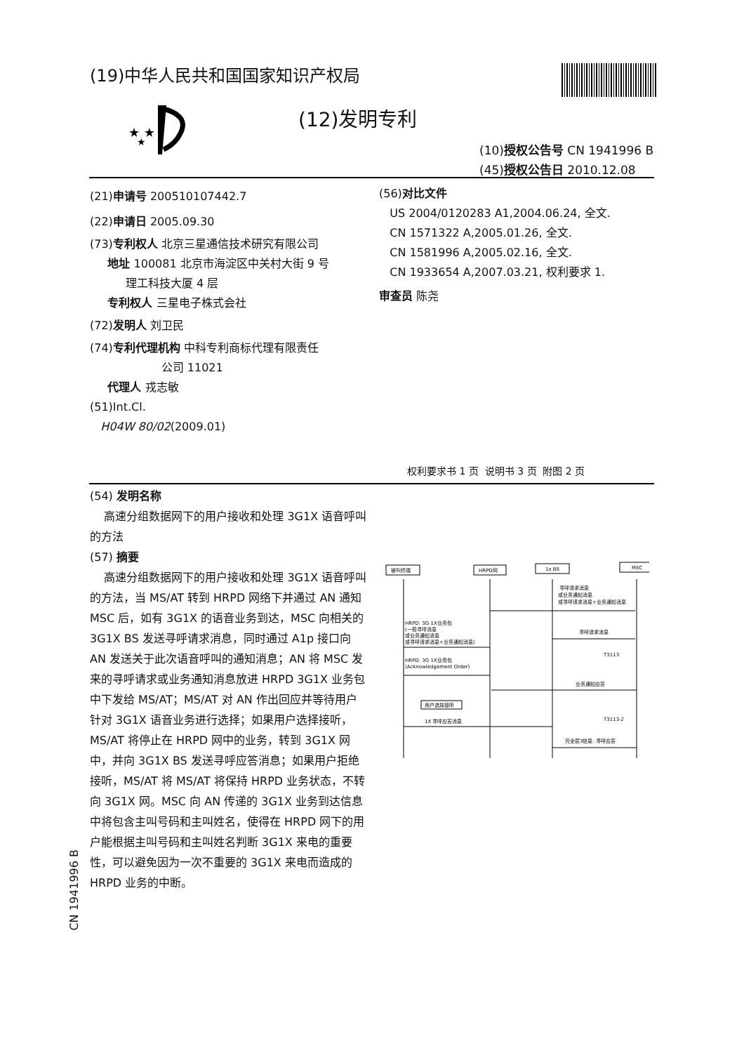(19)中华人民共和国国家知识产权局
★ ★
★
(12)发明专利
(10)授权公告号 CN 1941996 B
(45)授权公告日 2010.12.08
(21)申请号 200510107442.7
(22)申请日 2005.09.30
(73)专利权人 北京三星通信技术研究有限公司
地址 100081 北京市海淀区中关村大街 9 号
理工科技大厦 4 层
专利权人 三星电子株式会社
(72)发明人 刘卫民
(74)专利代理机构 中科专利商标代理有限责任
公司 11021
代理人 戎志敏
(51)Int.Cl.
H04W 80/02(2009.01)
(56)对比文件
US 2004/0120283 A1,2004.06.24, 全文.
CN 1571322 A,2005.01.26, 全文.
CN 1581996 A,2005.02.16, 全文.
CN 1933654 A,2007.03.21, 权利要求 1.
审查员 陈尧
权利要求书 1 页 说明书 3 页 附图 2 页
(54) 发明名称
高速分组数据网下的用户接收和处理 3G1X 语音呼叫的方法
(57) 摘要
高速分组数据网下的用户接收和处理 3G1X 语音呼叫的方法，当 MS/AT 转到 HRPD 网络下并通过 AN 通知 MSC 后，如有 3G1X 的语音业务到达，MSC 向相关的 3G1X BS 发送寻呼请求消息，同时通过 A1p 接口向 AN 发送关于此次语音呼叫的通知消息；AN 将 MSC 发来的寻呼请求或业务通知消息放进 HRPD 3G1X 业务包中下发给 MS/AT；MS/AT 对 AN 作出回应并等待用户针对 3G1X 语音业务进行选择；如果用户选择接听，MS/AT 将停止在 HRPD 网中的业务，转到 3G1X 网中，并向 3G1X BS 发送寻呼应答消息；如果用户拒绝接听，MS/AT 将 MS/AT 将保持 HRPD 业务状态，不转向 3G1X 网。MSC 向 AN 传递的 3G1X 业务到达信息中将包含主叫号码和主叫姓名，使得在 HRPD 网下的用户能根据主叫号码和主叫姓名判断 3G1X 来电的重要性，可以避免因为一次不重要的 3G1X 来电而造成的 HRPD 业务的中断。
CN 1941996 B
被叫终端
HRPD网
1x BS
MSC
寻呼请求消息
或业务通知消息
或寻呼请求消息+业务通知消息
寻呼请求消息
HRPD: 3G 1X业务包
(一般寻呼消息
或业务通知消息
或寻呼请求消息+业务通知消息)
T3113
HRPD: 3G 1X业务包
(Acknowledgement Order)
业务通知应答
用户选择接听
1X 寻呼应答消息
T3113-2
完全层3信息: 寻呼应答